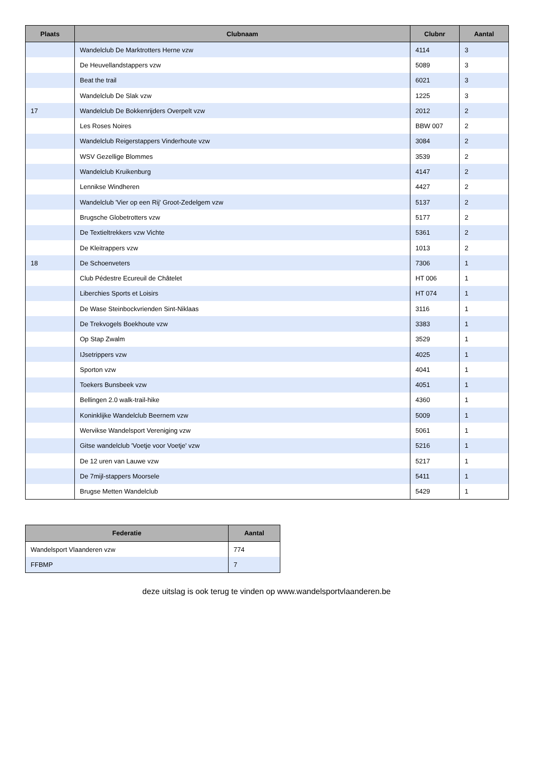| Plaats | Clubnaam | Clubnr | Aantal |
| --- | --- | --- | --- |
| | Wandelclub De Marktrotters Herne vzw | 4114 | 3 |
| | De Heuvellandstappers vzw | 5089 | 3 |
| | Beat the trail | 6021 | 3 |
| | Wandelclub De Slak vzw | 1225 | 3 |
| 17 | Wandelclub De Bokkenrijders Overpelt vzw | 2012 | 2 |
| | Les Roses Noires | BBW 007 | 2 |
| | Wandelclub Reigerstappers Vinderhoute vzw | 3084 | 2 |
| | WSV Gezellige Blommes | 3539 | 2 |
| | Wandelclub Kruikenburg | 4147 | 2 |
| | Lennikse Windheren | 4427 | 2 |
| | Wandelclub 'Vier op een Rij' Groot-Zedelgem vzw | 5137 | 2 |
| | Brugsche Globetrotters vzw | 5177 | 2 |
| | De Textieltrekkers vzw Vichte | 5361 | 2 |
| | De Kleitrappers vzw | 1013 | 2 |
| 18 | De Schoenveters | 7306 | 1 |
| | Club Pédestre Ecureuil de Châtelet | HT 006 | 1 |
| | Liberchies Sports et Loisirs | HT 074 | 1 |
| | De Wase Steinbockvrienden Sint-Niklaas | 3116 | 1 |
| | De Trekvogels Boekhoute vzw | 3383 | 1 |
| | Op Stap Zwalm | 3529 | 1 |
| | IJsetrippers vzw | 4025 | 1 |
| | Sporton vzw | 4041 | 1 |
| | Toekers Bunsbeek vzw | 4051 | 1 |
| | Bellingen 2.0 walk-trail-hike | 4360 | 1 |
| | Koninklijke Wandelclub Beernem vzw | 5009 | 1 |
| | Wervikse Wandelsport Vereniging vzw | 5061 | 1 |
| | Gitse wandelclub 'Voetje voor Voetje' vzw | 5216 | 1 |
| | De 12 uren van Lauwe vzw | 5217 | 1 |
| | De 7mijl-stappers Moorsele | 5411 | 1 |
| | Brugse Metten Wandelclub | 5429 | 1 |
| Federatie | Aantal |
| --- | --- |
| Wandelsport Vlaanderen vzw | 774 |
| FFBMP | 7 |
deze uitslag is ook terug te vinden op www.wandelsportvlaanderen.be